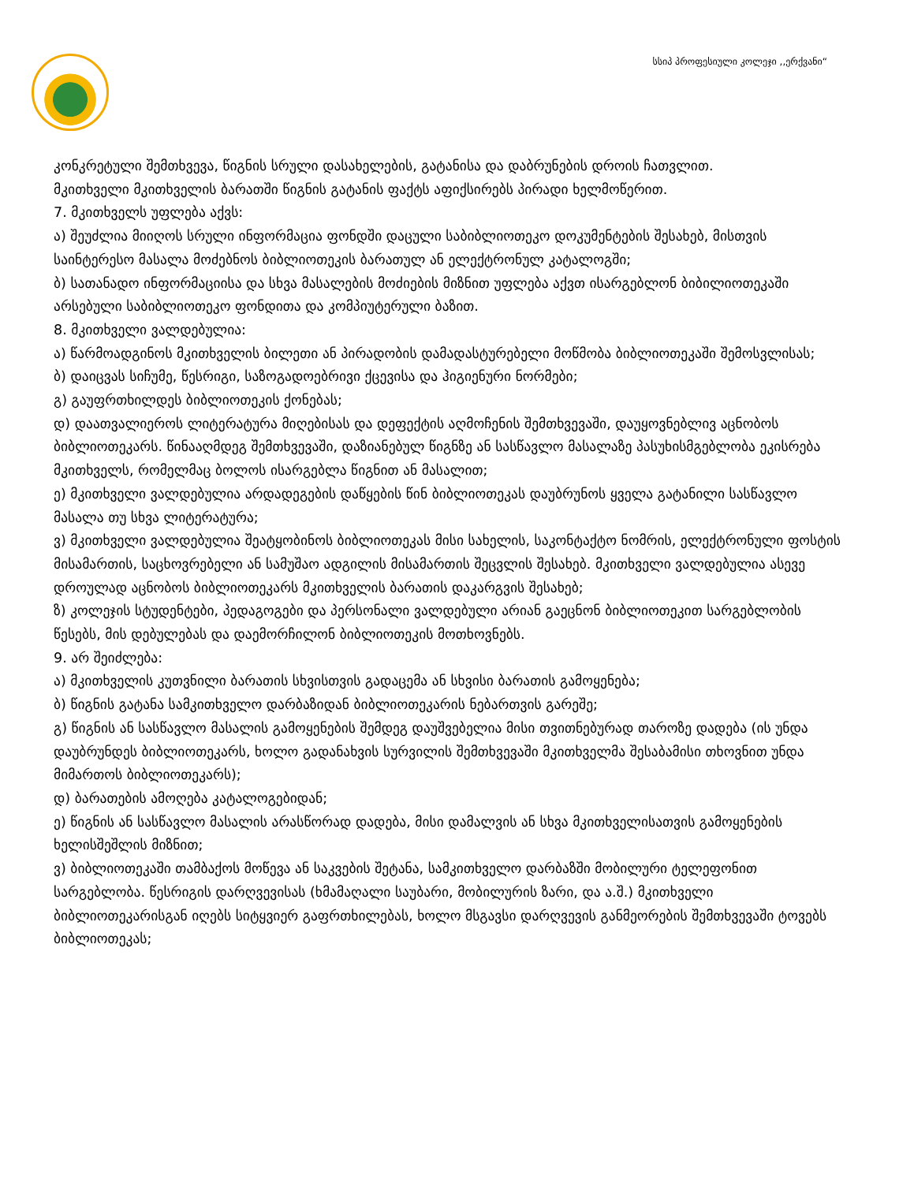სსიპ პროფესიული კოლეჯი ,,ერქვანი“
კონკრეტული შემთხვევა, წიგნის სრული დასახელების, გატანისა და დაბრუნების დროის ჩათვლით.
მკითხველი მკითხველის ბარათში წიგნის გატანის ფაქტს აფიქსირებს პირადი ხელმოწერით.
7. მკითხველს უფლება აქვს:
ა) შეუძლია მიიღოს სრული ინფორმაცია ფონდში დაცული საბიბლიოთეკო დოკუმენტების შესახებ, მისთვის საინტერესო მასალა მოძებნოს ბიბლიოთეკის ბარათულ ან ელექტრონულ კატალოგში;
ბ) სათანადო ინფორმაციისა და სხვა მასალების მოძიების მიზნით უფლება აქვთ ისარგებლონ ბიბილიოთეკაში არსებული საბიბლიოთეკო ფონდითა და კომპიუტერული ბაზით.
8. მკითხველი ვალდებულია:
ა) წარმოადგინოს მკითხველის ბილეთი ან პირადობის დამადასტურებელი მოწმობა ბიბლიოთეკაში შემოსვლისას;
ბ) დაიცვას სიჩუმე, წესრიგი, საზოგადოებრივი ქცევისა და ჰიგიენური ნორმები;
გ) გაუფრთხილდეს ბიბლიოთეკის ქონებას;
დ) დაათვალიეროს ლიტერატურა მიღებისას და დეფექტის აღმოჩენის შემთხვევაში, დაუყოვნებლივ აცნობოს ბიბლიოთეკარს. წინააღმდეგ შემთხვევაში, დაზიანებულ წიგნზე ან სასწავლო მასალაზე პასუხისმგებლობა ეკისრება მკითხველს, რომელმაც ბოლოს ისარგებლა წიგნით ან მასალით;
ე) მკითხველი ვალდებულია არდადეგების დაწყების წინ ბიბლიოთეკას დაუბრუნოს ყველა გატანილი სასწავლო მასალა თუ სხვა ლიტერატურა;
ვ) მკითხველი ვალდებულია შეატყობინოს ბიბლიოთეკას მისი სახელის, საკონტაქტო ნომრის, ელექტრონული ფოსტის მისამართის, საცხოვრებელი ან სამუშაო ადგილის მისამართის შეცვლის შესახებ. მკითხველი ვალდებულია ასევე დროულად აცნობოს ბიბლიოთეკარს მკითხველის ბარათის დაკარგვის შესახებ;
ზ) კოლეჯის სტუდენტები, პედაგოგები და პერსონალი ვალდებული არიან გაეცნონ ბიბლიოთეკით სარგებლობის წესებს, მის დებულებას და დაემორჩილონ ბიბლიოთეკის მოთხოვნებს.
9. არ შეიძლება:
ა) მკითხველის კუთვნილი ბარათის სხვისთვის გადაცემა ან სხვისი ბარათის გამოყენება;
ბ) წიგნის გატანა სამკითხველო დარბაზიდან ბიბლიოთეკარის ნებართვის გარეშე;
გ) წიგნის ან სასწავლო მასალის გამოყენების შემდეგ დაუშვებელია მისი თვითნებურად თაროზე დადება (ის უნდა დაუბრუნდეს ბიბლიოთეკარს, ხოლო გადანახვის სურვილის შემთხვევაში მკითხველმა შესაბამისი თხოვნით უნდა მიმართოს ბიბლიოთეკარს);
დ) ბარათების ამოღება კატალოგებიდან;
ე) წიგნის ან სასწავლო მასალის არასწორად დადება, მისი დამალვის ან სხვა მკითხველისათვის გამოყენების ხელისშეშლის მიზნით;
ვ) ბიბლიოთეკაში თამბაქოს მოწევა ან საკვების შეტანა, სამკითხველო დარბაზში მობილური ტელეფონით სარგებლობა. წესრიგის დარღვევისას (ხმამაღალი საუბარი, მობილურის ზარი, და ა.შ.) მკითხველი ბიბლიოთეკარისგან იღებს სიტყვიერ გაფრთხილებას, ხოლო მსგავსი დარღვევის განმეორების შემთხვევაში ტოვებს ბიბლიოთეკას;